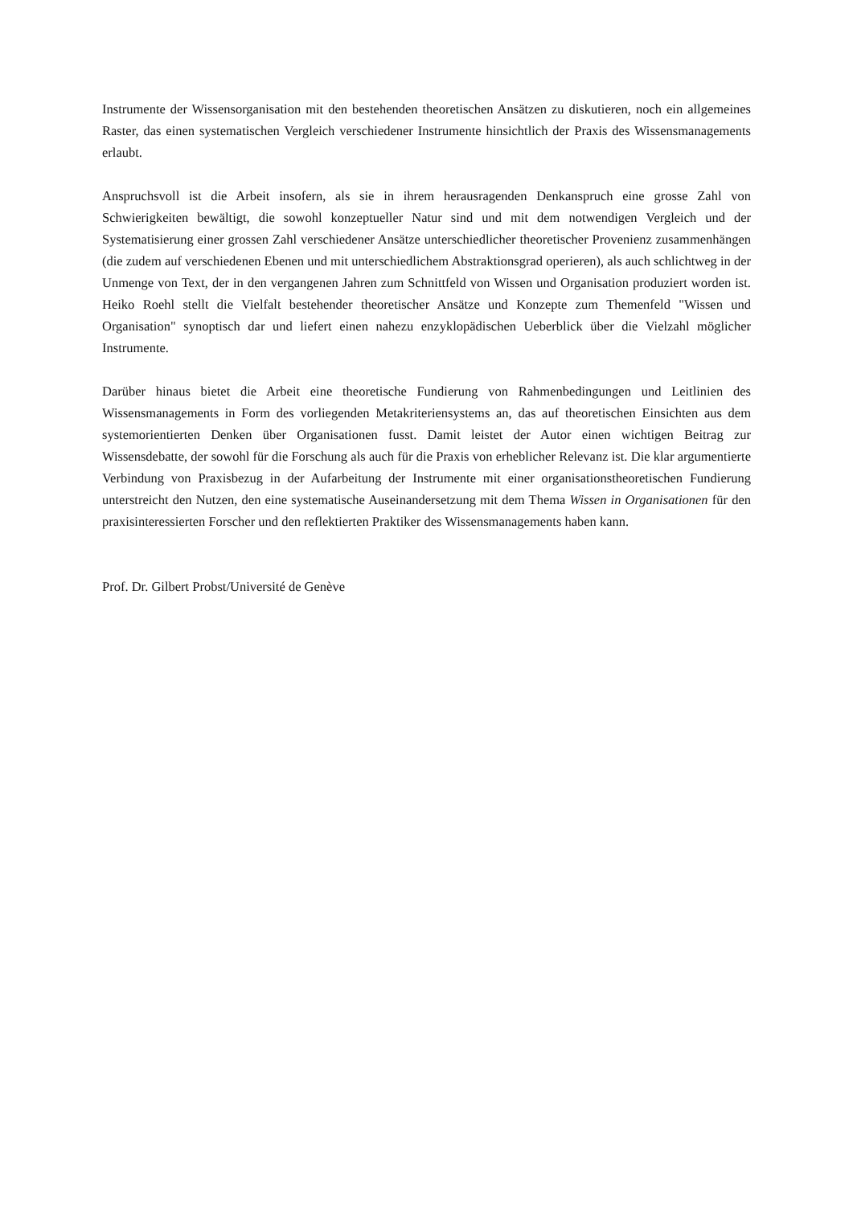Instrumente der Wissensorganisation mit den bestehenden theoretischen Ansätzen zu diskutieren, noch ein allgemeines Raster, das einen systematischen Vergleich verschiedener Instrumente hinsichtlich der Praxis des Wissensmanagements erlaubt.
Anspruchsvoll ist die Arbeit insofern, als sie in ihrem herausragenden Denkanspruch eine grosse Zahl von Schwierigkeiten bewältigt, die sowohl konzeptueller Natur sind und mit dem notwendigen Vergleich und der Systematisierung einer grossen Zahl verschiedener Ansätze unterschiedlicher theoretischer Provenienz zusammenhängen (die zudem auf verschiedenen Ebenen und mit unterschiedlichem Abstraktionsgrad operieren), als auch schlichtweg in der Unmenge von Text, der in den vergangenen Jahren zum Schnittfeld von Wissen und Organisation produziert worden ist. Heiko Roehl stellt die Vielfalt bestehender theoretischer Ansätze und Konzepte zum Themenfeld "Wissen und Organisation" synoptisch dar und liefert einen nahezu enzyklopädischen Ueberblick über die Vielzahl möglicher Instrumente.
Darüber hinaus bietet die Arbeit eine theoretische Fundierung von Rahmenbedingungen und Leitlinien des Wissensmanagements in Form des vorliegenden Metakriteriensystems an, das auf theoretischen Einsichten aus dem systemorientierten Denken über Organisationen fusst. Damit leistet der Autor einen wichtigen Beitrag zur Wissensdebatte, der sowohl für die Forschung als auch für die Praxis von erheblicher Relevanz ist. Die klar argumentierte Verbindung von Praxisbezug in der Aufarbeitung der Instrumente mit einer organisationstheoretischen Fundierung unterstreicht den Nutzen, den eine systematische Auseinandersetzung mit dem Thema Wissen in Organisationen für den praxisinteressierten Forscher und den reflektierten Praktiker des Wissensmanagements haben kann.
Prof. Dr. Gilbert Probst/Université de Genève